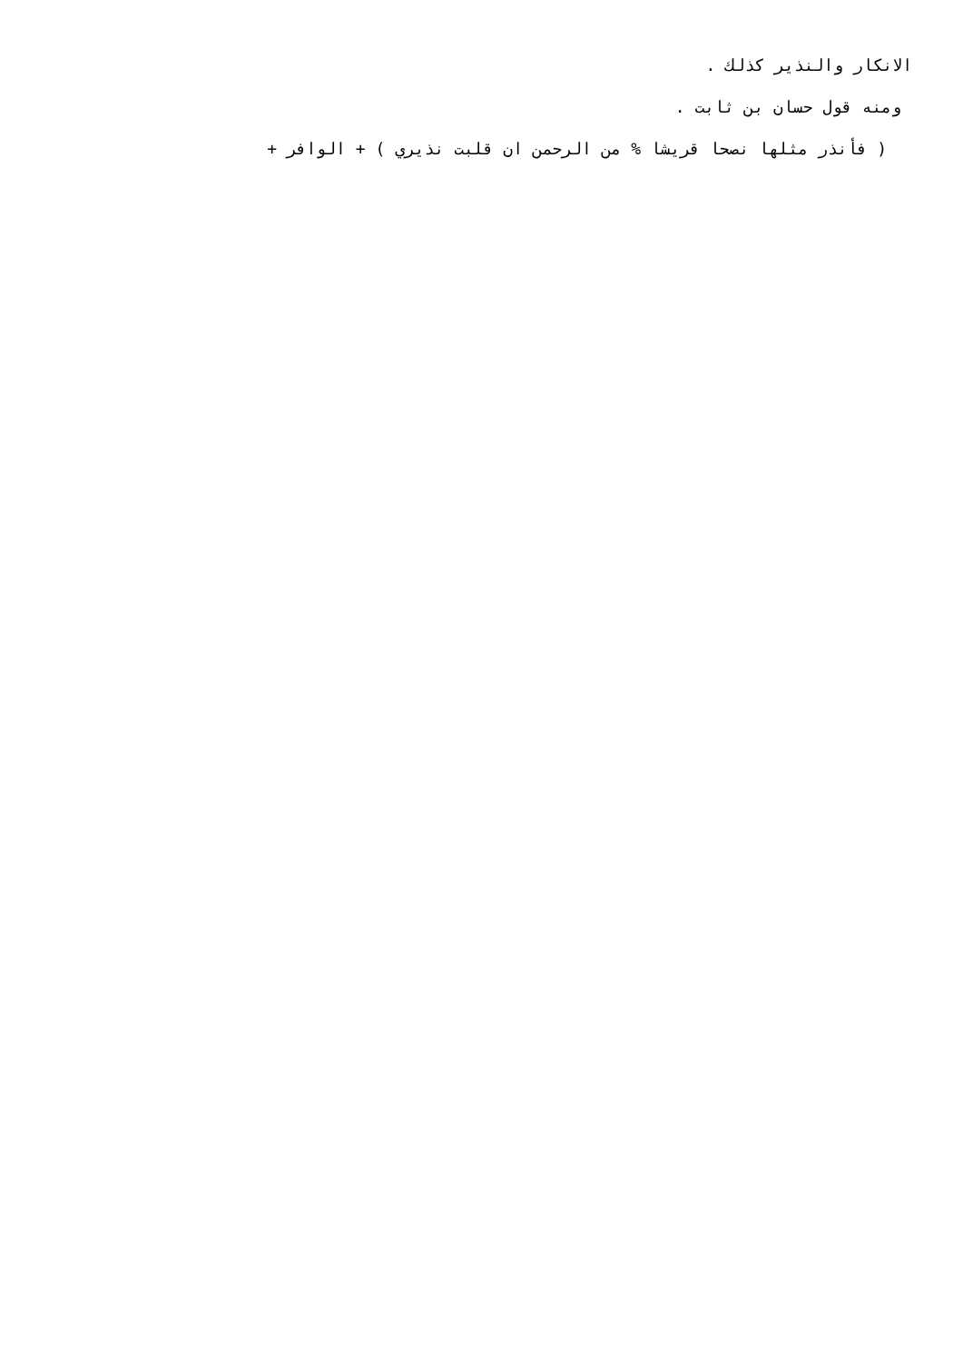الانكار والنذير كذلك .
ومنه قول حسان بن ثابت .
( فأنذر مثلها نصحا قريشا % من الرحمن ان قلبت نذيري ) + الوافر +